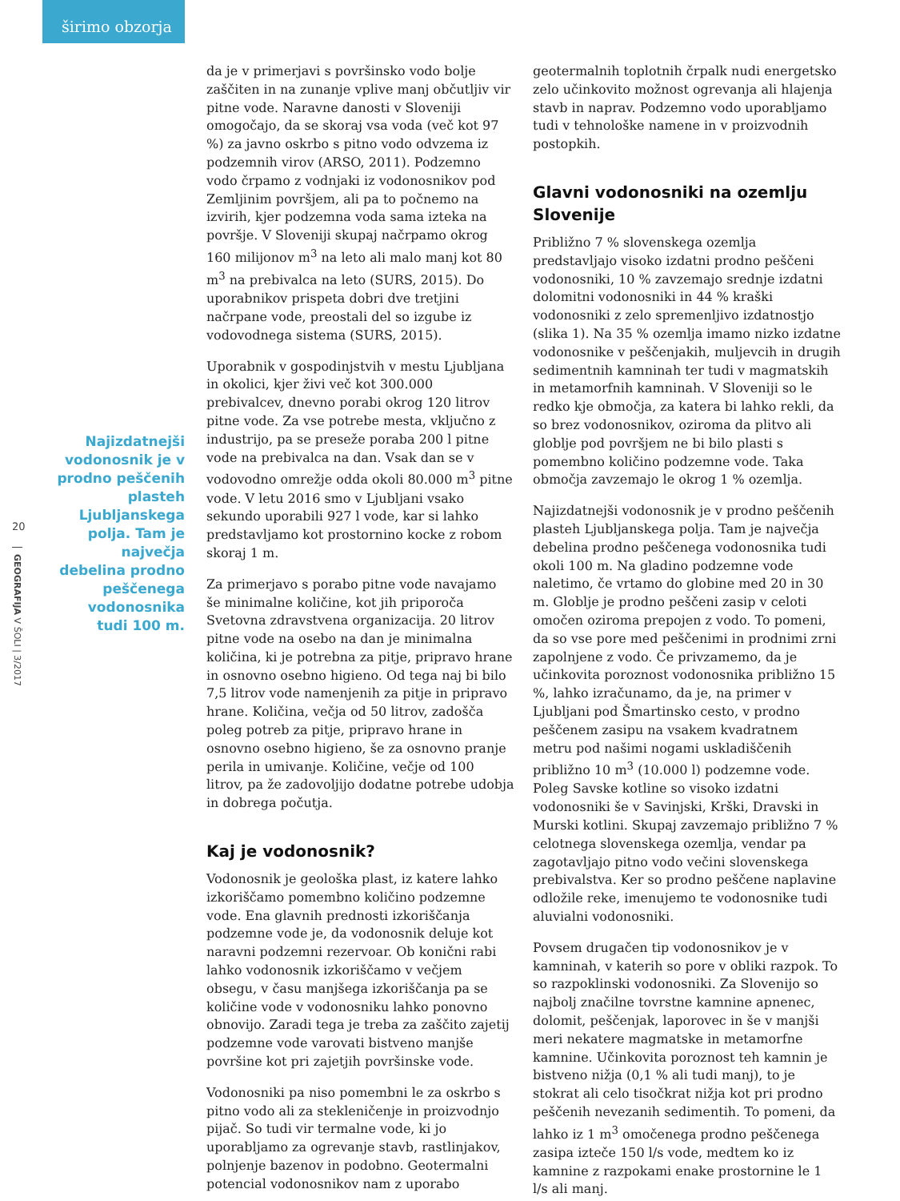širimo obzorja
20
GEOGRAFIJA V ŠOLI | 3/2017
Najizdatnejši vodonosnik je v prodno peščenih plasteh Ljubljanskega polja. Tam je največja debelina prodno peščenega vodonosnika tudi 100 m.
da je v primerjavi s površinsko vodo bolje zaščiten in na zunanje vplive manj občutljiv vir pitne vode. Naravne danosti v Sloveniji omogočajo, da se skoraj vsa voda (več kot 97 %) za javno oskrbo s pitno vodo odvzema iz podzemnih virov (ARSO, 2011). Podzemno vodo črpamo z vodnjaki iz vodonosnikov pod Zemljinim površjem, ali pa to počnemo na izvirih, kjer podzemna voda sama izteka na površje. V Sloveniji skupaj načrpamo okrog 160 milijonov m<sup>3</sup> na leto ali malo manj kot 80 m<sup>3</sup> na prebivalca na leto (SURS, 2015). Do uporabnikov prispeta dobri dve tretjini načrpane vode, preostali del so izgube iz vodovodnega sistema (SURS, 2015).
Uporabnik v gospodinjstvih v mestu Ljubljana in okolici, kjer živi več kot 300.000 prebivalcev, dnevno porabi okrog 120 litrov pitne vode. Za vse potrebe mesta, vključno z industrijo, pa se preseže poraba 200 l pitne vode na prebivalca na dan. Vsak dan se v vodovodno omrežje odda okoli 80.000 m<sup>3</sup> pitne vode. V letu 2016 smo v Ljubljani vsako sekundo uporabili 927 l vode, kar si lahko predstavljamo kot prostornino kocke z robom skoraj 1 m.
Za primerjavo s porabo pitne vode navajamo še minimalne količine, kot jih priporoča Svetovna zdravstvena organizacija. 20 litrov pitne vode na osebo na dan je minimalna količina, ki je potrebna za pitje, pripravo hrane in osnovno osebno higieno. Od tega naj bi bilo 7,5 litrov vode namenjenih za pitje in pripravo hrane. Količina, večja od 50 litrov, zadošča poleg potreb za pitje, pripravo hrane in osnovno osebno higieno, še za osnovno pranje perila in umivanje. Količine, večje od 100 litrov, pa že zadovoljijo dodatne potrebe udobja in dobrega počutja.
Kaj je vodonosnik?
Vodonosnik je geološka plast, iz katere lahko izkoriščamo pomembno količino podzemne vode. Ena glavnih prednosti izkoriščanja podzemne vode je, da vodonosnik deluje kot naravni podzemni rezervoar. Ob konični rabi lahko vodonosnik izkoriščamo v večjem obsegu, v času manjšega izkoriščanja pa se količine vode v vodonosniku lahko ponovno obnovijo. Zaradi tega je treba za zaščito zajetij podzemne vode varovati bistveno manjše površine kot pri zajetjih površinske vode.
Vodonosniki pa niso pomembni le za oskrbo s pitno vodo ali za stekleničenje in proizvodnjo pijač. So tudi vir termalne vode, ki jo uporabljamo za ogrevanje stavb, rastlinjakov, polnjenje bazenov in podobno. Geotermalni potencial vodonosnikov nam z uporabo
geotermalnih toplotnih črpalk nudi energetsko zelo učinkovito možnost ogrevanja ali hlajenja stavb in naprav. Podzemno vodo uporabljamo tudi v tehnološke namene in v proizvodnih postopkih.
Glavni vodonosniki na ozemlju Slovenije
Približno 7 % slovenskega ozemlja predstavljajo visoko izdatni prodno peščeni vodonosniki, 10 % zavzemajo srednje izdatni dolomitni vodonosniki in 44 % kraški vodonosniki z zelo spremenljivo izdatnostjo (slika 1). Na 35 % ozemlja imamo nizko izdatne vodonosnike v peščenjakih, muljevcih in drugih sedimentnih kamninah ter tudi v magmatskih in metamorfnih kamninah. V Sloveniji so le redko kje območja, za katera bi lahko rekli, da so brez vodonosnikov, oziroma da plitvo ali globlje pod površjem ne bi bilo plasti s pomembno količino podzemne vode. Taka območja zavzemajo le okrog 1 % ozemlja.
Najizdatnejši vodonosnik je v prodno peščenih plasteh Ljubljanskega polja. Tam je največja debelina prodno peščenega vodonosnika tudi okoli 100 m. Na gladino podzemne vode naletimo, če vrtamo do globine med 20 in 30 m. Globlje je prodno peščeni zasip v celoti omočen oziroma prepojen z vodo. To pomeni, da so vse pore med peščenimi in prodnimi zrni zapolnjene z vodo. Če privzamemo, da je učinkovita poroznost vodonosnika približno 15 %, lahko izračunamo, da je, na primer v Ljubljani pod Šmartinsko cesto, v prodno peščenem zasipu na vsakem kvadratnem metru pod našimi nogami uskladiščenih približno 10 m<sup>3</sup> (10.000 l) podzemne vode. Poleg Savske kotline so visoko izdatni vodonosniki še v Savinjski, Krški, Dravski in Murski kotlini. Skupaj zavzemajo približno 7 % celotnega slovenskega ozemlja, vendar pa zagotavljajo pitno vodo večini slovenskega prebivalstva. Ker so prodno peščene naplavine odložile reke, imenujemo te vodonosnike tudi aluvialni vodonosniki.
Povsem drugačen tip vodonosnikov je v kamninah, v katerih so pore v obliki razpok. To so razpoklinski vodonosniki. Za Slovenijo so najbolj značilne tovrstne kamnine apnenec, dolomit, peščenjak, laporovec in še v manjši meri nekatere magmatske in metamorfne kamnine. Učinkovita poroznost teh kamnin je bistveno nižja (0,1 % ali tudi manj), to je stokrat ali celo tisočkrat nižja kot pri prodno peščenih nevezanih sedimentih. To pomeni, da lahko iz 1 m<sup>3</sup> omočenega prodno peščenega zasipa izteče 150 l/s vode, medtem ko iz kamnine z razpokami enake prostornine le 1 l/s ali manj.